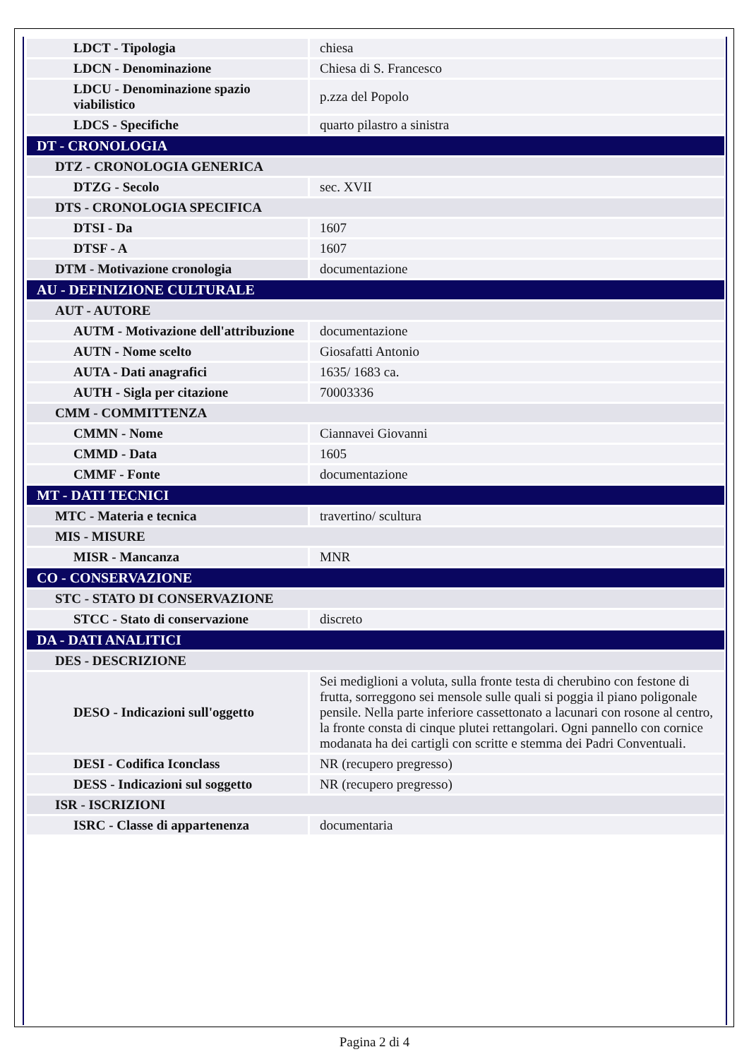| LDCT - Tipologia | chiesa |
| LDCN - Denominazione | Chiesa di S. Francesco |
| LDCU - Denominazione spazio viabilistico | p.zza del Popolo |
| LDCS - Specifiche | quarto pilastro a sinistra |
| DT - CRONOLOGIA | |
| DTZ - CRONOLOGIA GENERICA | |
| DTZG - Secolo | sec. XVII |
| DTS - CRONOLOGIA SPECIFICA | |
| DTSI - Da | 1607 |
| DTSF - A | 1607 |
| DTM - Motivazione cronologia | documentazione |
| AU - DEFINIZIONE CULTURALE | |
| AUT - AUTORE | |
| AUTM - Motivazione dell'attribuzione | documentazione |
| AUTN - Nome scelto | Giosafatti Antonio |
| AUTA - Dati anagrafici | 1635/ 1683 ca. |
| AUTH - Sigla per citazione | 70003336 |
| CMM - COMMITTENZA | |
| CMMN - Nome | Ciannavei Giovanni |
| CMMD - Data | 1605 |
| CMMF - Fonte | documentazione |
| MT - DATI TECNICI | |
| MTC - Materia e tecnica | travertino/ scultura |
| MIS - MISURE | |
| MISR - Mancanza | MNR |
| CO - CONSERVAZIONE | |
| STC - STATO DI CONSERVAZIONE | |
| STCC - Stato di conservazione | discreto |
| DA - DATI ANALITICI | |
| DES - DESCRIZIONE | |
| DESO - Indicazioni sull'oggetto | Sei mediglioni a voluta, sulla fronte testa di cherubino con festone di frutta, sorreggono sei mensole sulle quali si poggia il piano poligonale pensile. Nella parte inferiore cassettonato a lacunari con rosone al centro, la fronte consta di cinque plutei rettangolari. Ogni pannello con cornice modanata ha dei cartigli con scritte e stemma dei Padri Conventuali. |
| DESI - Codifica Iconclass | NR (recupero pregresso) |
| DESS - Indicazioni sul soggetto | NR (recupero pregresso) |
| ISR - ISCRIZIONI | |
| ISRC - Classe di appartenenza | documentaria |
Pagina 2 di 4